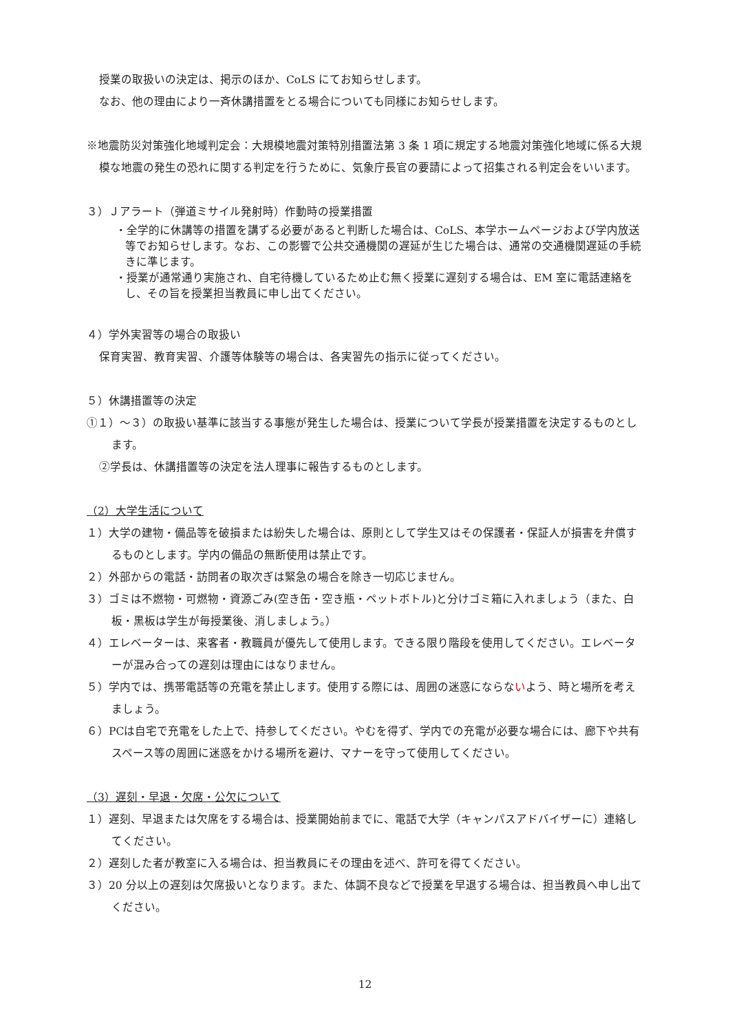授業の取扱いの決定は、掲示のほか、CoLS にてお知らせします。
なお、他の理由により一斉休講措置をとる場合についても同様にお知らせします。
※地震防災対策強化地域判定会：大規模地震対策特別措置法第 3 条 1 項に規定する地震対策強化地域に係る大規模な地震の発生の恐れに関する判定を行うために、気象庁長官の要請によって招集される判定会をいいます。
３）Ｊアラート（弾道ミサイル発射時）作動時の授業措置
・全学的に休講等の措置を講ずる必要があると判断した場合は、CoLS、本学ホームページおよび学内放送等でお知らせします。なお、この影響で公共交通機関の遅延が生じた場合は、通常の交通機関遅延の手続きに準じます。
・授業が通常通り実施され、自宅待機しているため止む無く授業に遅刻する場合は、EM 室に電話連絡をし、その旨を授業担当教員に申し出てください。
４）学外実習等の場合の取扱い
保育実習、教育実習、介護等体験等の場合は、各実習先の指示に従ってください。
５）休講措置等の決定
①１）～３）の取扱い基準に該当する事態が発生した場合は、授業について学長が授業措置を決定するものとします。
②学長は、休講措置等の決定を法人理事に報告するものとします。
（2）大学生活について
１）大学の建物・備品等を破損または紛失した場合は、原則として学生又はその保護者・保証人が損害を弁償するものとします。学内の備品の無断使用は禁止です。
２）外部からの電話・訪問者の取次ぎは緊急の場合を除き一切応じません。
３）ゴミは不燃物・可燃物・資源ごみ(空き缶・空き瓶・ペットボトル)と分けゴミ箱に入れましょう（また、白板・黒板は学生が毎授業後、消しましょう。）
４）エレベーターは、来客者・教職員が優先して使用します。できる限り階段を使用してください。エレベーターが混み合っての遅刻は理由にはなりません。
５）学内では、携帯電話等の充電を禁止します。使用する際には、周囲の迷惑にならないよう、時と場所を考えましょう。
６）PCは自宅で充電をした上で、持参してください。やむを得ず、学内での充電が必要な場合には、廊下や共有スペース等の周囲に迷惑をかける場所を避け、マナーを守って使用してください。
（3）遅刻・早退・欠席・公欠について
１）遅刻、早退または欠席をする場合は、授業開始前までに、電話で大学（キャンパスアドバイザーに）連絡してください。
２）遅刻した者が教室に入る場合は、担当教員にその理由を述べ、許可を得てください。
３）20 分以上の遅刻は欠席扱いとなります。また、体調不良などで授業を早退する場合は、担当教員へ申し出てください。
12